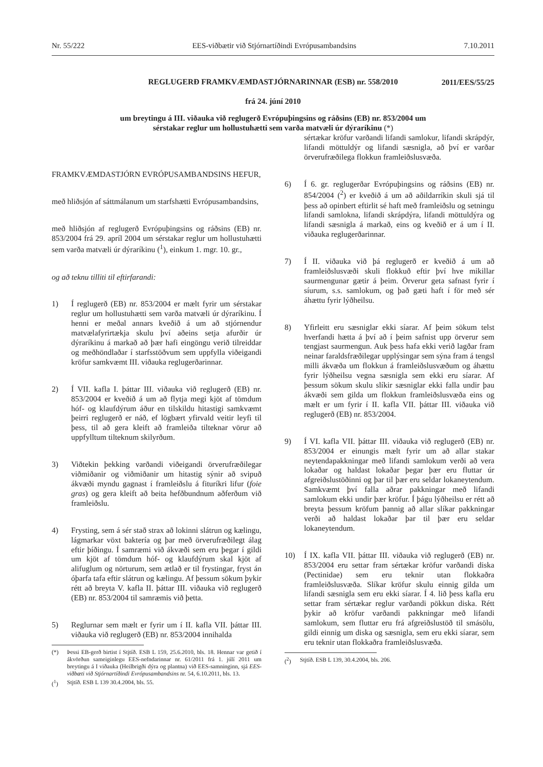Nr. 55/222 EES-viðbætir við Stjórnartíðindi Evrópusambandsins 7.10.2011
REGLUGERÐ FRAMKVÆMDASTJÓRNARINNAR (ESB) nr. 558/2010
2011/EES/55/25
frá 24. júní 2010
um breytingu á III. viðauka við reglugerð Evrópuþingsins og ráðsins (EB) nr. 853/2004 um
sérstakar reglur um hollustuhætti sem varða matvæli úr dýraríkinu (*)
FRAMKVÆMDASTJÓRN EVRÓPUSAMBANDSINS HEFUR,
með hliðsjón af sáttmálanum um starfshætti Evrópusambandsins,
með hliðsjón af reglugerð Evrópuþingsins og ráðsins (EB) nr. 853/2004 frá 29. apríl 2004 um sérstakar reglur um hollustuhætti sem varða matvæli úr dýraríkinu (<sup>1</sup>), einkum 1. mgr. 10. gr.,
og að teknu tilliti til eftirfarandi:
1) Í reglugerð (EB) nr. 853/2004 er mælt fyrir um sérstakar reglur um hollustuhætti sem varða matvæli úr dýraríkinu. Í henni er meðal annars kveðið á um að stjórnendur matvælafyrirtækja skulu því aðeins setja afurðir úr dýraríkinu á markað að þær hafi eingöngu verið tilreiddar og meðhöndlaðar í starfsstöðvum sem uppfylla viðeigandi kröfur samkvæmt III. viðauka reglugerðarinnar.
2) Í VII. kafla I. þáttar III. viðauka við reglugerð (EB) nr. 853/2004 er kveðið á um að flytja megi kjöt af tömdum hóf- og klaufdýrum áður en tilskildu hitastigi samkvæmt þeirri reglugerð er náð, ef lögbært yfirvald veitir leyfi til þess, til að gera kleift að framleiða tilteknar vörur að uppfylltum tilteknum skilyrðum.
3) Viðtekin þekking varðandi viðeigandi örverufræðilegar viðmiðanir og viðmiðanir um hitastig sýnir að svipuð ákvæði myndu gagnast í framleiðslu á fituríkri lifur (foie gras) og gera kleift að beita hefðbundnum aðferðum við framleiðslu.
4) Frysting, sem á sér stað strax að lokinni slátrun og kælingu, lágmarkar vöxt baktería og þar með örverufræðilegt álag eftir þíðingu. Í samræmi við ákvæði sem eru þegar í gildi um kjöt af tömdum hóf- og klaufdýrum skal kjöt af alifuglum og nörturum, sem ætlað er til frystingar, fryst án óþarfa tafa eftir slátrun og kælingu. Af þessum sökum þykir rétt að breyta V. kafla II. þáttar III. viðauka við reglugerð (EB) nr. 853/2004 til samræmis við þetta.
5) Reglurnar sem mælt er fyrir um í II. kafla VII. þáttar III. viðauka við reglugerð (EB) nr. 853/2004 innihalda
(*) Þessi EB-gerð birtist í Stjtíð. ESB L 159, 25.6.2010, bls. 18. Hennar var getið í ákvörðun sameiginlegu EES-nefndarinnar nr. 61/2011 frá 1. júlí 2011 um breytingu á I viðauka (Heilbrigði dýra og plantna) við EES-samninginn, sjá EES-viðbæti við Stjórnartíðindi Evrópusambandsins nr. 54, 6.10.2011, bls. 13.
(<sup>1</sup>) Stjtíð. ESB L 139 30.4.2004, bls. 55.
sértækar kröfur varðandi lifandi samlokur, lifandi skrápdýr, lifandi möttuldýr og lifandi sæsnigla, að því er varðar örverufræðilega flokkun framleiðslusvæða.
6) Í 6. gr. reglugerðar Evrópuþingsins og ráðsins (EB) nr. 854/2004 (<sup>2</sup>) er kveðið á um að aðildarríkin skuli sjá til þess að opinbert eftirlit sé haft með framleiðslu og setningu lifandi samlokna, lifandi skrápdýra, lifandi möttuldýra og lifandi sæsnigla á markað, eins og kveðið er á um í II. viðauka reglugerðarinnar.
7) Í II. viðauka við þá reglugerð er kveðið á um að framleiðslusvæði skuli flokkuð eftir því hve mikillar saurmengunar gætir á þeim. Örverur geta safnast fyrir í síurum, s.s. samlokum, og það gæti haft í för með sér áhættu fyrir lýðheilsu.
8) Yfirleitt eru sæsniglar ekki síarar. Af þeim sökum telst hverfandi hætta á því að í þeim safnist upp örverur sem tengjast saurmengun. Auk þess hafa ekki verið lagðar fram neinar faraldsfræðilegar upplýsingar sem sýna fram á tengsl milli ákvæða um flokkun á framleiðslusvæðum og áhættu fyrir lýðheilsu vegna sæsnigla sem ekki eru síarar. Af þessum sökum skulu slíkir sæsniglar ekki falla undir þau ákvæði sem gilda um flokkun framleiðslusvæða eins og mælt er um fyrir í II. kafla VII. þáttar III. viðauka við reglugerð (EB) nr. 853/2004.
9) Í VI. kafla VII. þáttar III. viðauka við reglugerð (EB) nr. 853/2004 er einungis mælt fyrir um að allar stakar neytendapakkningar með lifandi samlokum verði að vera lokaðar og haldast lokaðar þegar þær eru fluttar úr afgreiðslustöðinni og þar til þær eru seldar lokaneytendum. Samkvæmt því falla aðrar pakkningar með lifandi samlokum ekki undir þær kröfur. Í þágu lýðheilsu er rétt að breyta þessum kröfum þannig að allar slíkar pakkningar verði að haldast lokaðar þar til þær eru seldar lokaneytendum.
10) Í IX. kafla VII. þáttar III. viðauka við reglugerð (EB) nr. 853/2004 eru settar fram sértækar kröfur varðandi diska (Pectinidae) sem eru teknir utan flokkaðra framleiðslusvæða. Slíkar kröfur skulu einnig gilda um lifandi sæsnigla sem eru ekki síarar. Í 4. lið þess kafla eru settar fram sértækar reglur varðandi pökkun diska. Rétt þykir að kröfur varðandi pakkningar með lifandi samlokum, sem fluttar eru frá afgreiðslustöð til smásölu, gildi einnig um diska og sæsnigla, sem eru ekki síarar, sem eru teknir utan flokkaðra framleiðslusvæða.
(<sup>2</sup>) Stjtíð. ESB L 139, 30.4.2004, bls. 206.